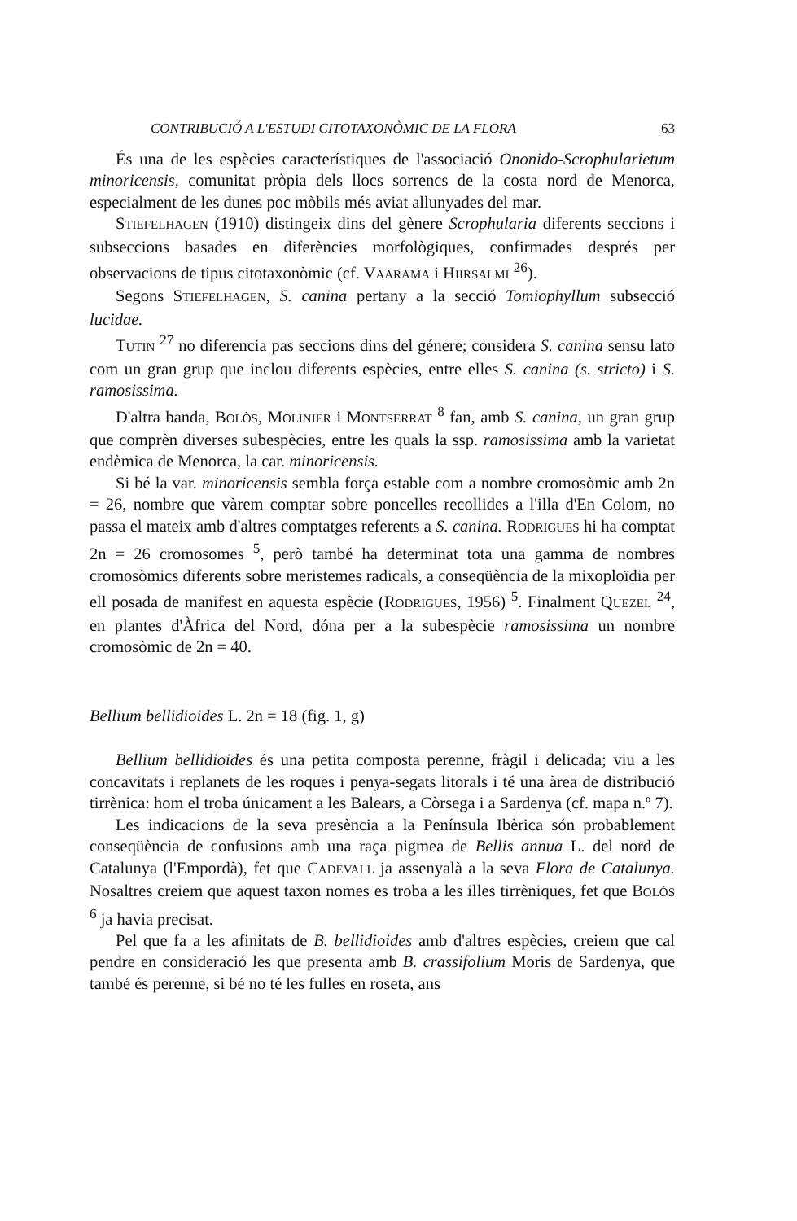CONTRIBUCIÓ A L'ESTUDI CITOTAXONÒMIC DE LA FLORA 63
És una de les espècies característiques de l'associació Ononido-Scrophu­larietum minoricensis, comunitat pròpia dels llocs sorrencs de la costa nord de Menorca, especialment de les dunes poc mòbils més aviat allunyades del mar.
STIEFELHAGEN (1910) distingeix dins del gènere Scrophularia diferents seccions i subseccions basades en diferències morfològiques, confirmades després per observacions de tipus citotaxonòmic (cf. VAARAMA i HIIRSAL­MI <sup>26</sup>).
Segons STIEFELHAGEN, S. canina pertany a la secció Tomiophyllum sub­secció lucidae.
TUTIN <sup>27</sup> no diferencia pas seccions dins del génere; considera S. ca­nina sensu lato com un gran grup que inclou diferents espècies, entre elles S. canina (s. stricto) i S. ramosissima.
D'altra banda, BOLÒS, MOLINIER i MONTSERRAT <sup>8</sup> fan, amb S. canina, un gran grup que comprèn diverses subespècies, entre les quals la ssp. ramosissima amb la varietat endèmica de Menorca, la car. minoricen­sis.
Si bé la var. minoricensis sembla força estable com a nombre cromo­sòmic amb 2n = 26, nombre que vàrem comptar sobre poncelles recollides a l'illa d'En Colom, no passa el mateix amb d'altres comptatges referents a S. canina. RODRIGUES hi ha comptat 2n = 26 cromosomes <sup>5</sup>, però també ha determinat tota una gamma de nombres cromosòmics diferents sobre meristemes radicals, a conseqüència de la mixoploïdia per ell posada de manifest en aquesta espècie (RODRIGUES, 1956) <sup>5</sup>. Finalment QUEZEL <sup>24</sup>, en plantes d'Àfrica del Nord, dóna per a la subespècie ramosissima un nom­bre cromosòmic de 2n = 40.
Bellium bellidioides L. 2n = 18 (fig. 1, g)
Bellium bellidioides és una petita composta perenne, fràgil i delicada; viu a les concavitats i replanets de les roques i penya-segats litorals i té una àrea de distribució tirrènica: hom el troba únicament a les Balears, a Còrsega i a Sardenya (cf. mapa n.º 7).
Les indicacions de la seva presència a la Península Ibèrica són pro­bablement conseqüència de confusions amb una raça pigmea de Bellis annua L. del nord de Catalunya (l'Empordà), fet que CADEVALL ja assenya­là a la seva Flora de Catalunya. Nosaltres creiem que aquest taxon nomes es troba a les illes tirrèniques, fet que BOLÒS <sup>6</sup> ja havia precisat.
Pel que fa a les afinitats de B. bellidioides amb d'altres espècies, creiem que cal pendre en consideració les que presenta amb B. crassifolium Mo­ris de Sardenya, que també és perenne, si bé no té les fulles en roseta, ans